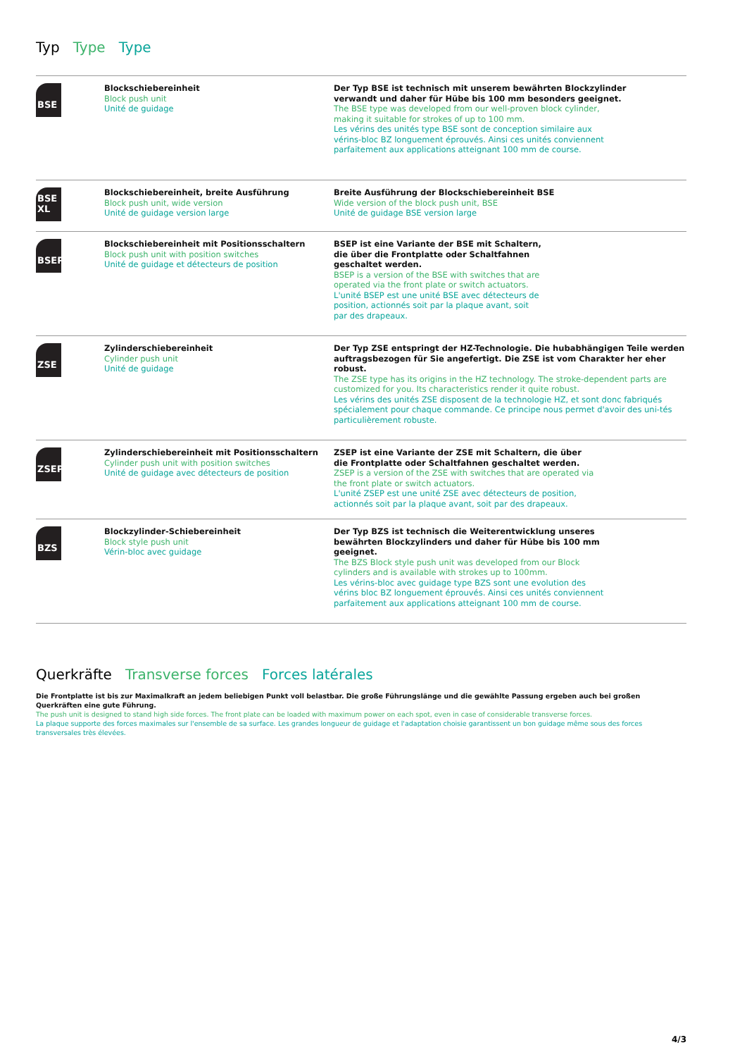Typ Type Type
| BSE | Blockschiebereinheit Block push unit Unité de guidage | Der Typ BSE ist technisch mit unserem bewährten Blockzylinder verwandt und daher für Hübe bis 100 mm besonders geeignet. The BSE type was developed from our well-proven block cylinder, making it suitable for strokes of up to 100 mm. Les vérins des unités type BSE sont de conception similaire aux vérins-bloc BZ longuement éprouvés. Ainsi ces unités conviennent parfaitement aux applications atteignant 100 mm de course. |
| BSE XL | Blockschiebereinheit, breite Ausführung Block push unit, wide version Unité de guidage version large | Breite Ausführung der Blockschiebereinheit BSE Wide version of the block push unit, BSE Unité de guidage BSE version large |
| BSEP | Blockschiebereinheit mit Positionsschaltern Block push unit with position switches Unité de guidage et détecteurs de position | BSEP ist eine Variante der BSE mit Schaltern, die über die Frontplatte oder Schaltfahnen geschaltet werden. BSEP is a version of the BSE with switches that are operated via the front plate or switch actuators. L'unité BSEP est une unité BSE avec détecteurs de position, actionnés soit par la plaque avant, soit par des drapeaux. |
| ZSE | Zylinderschiebereinheit Cylinder push unit Unité de guidage | Der Typ ZSE entspringt der HZ-Technologie. Die hubabhängigen Teile werden auftragsbezogen für Sie angefertigt. Die ZSE ist vom Charakter her eher robust. The ZSE type has its origins in the HZ technology. The stroke-dependent parts are customized for you. Its characteristics render it quite robust. Les vérins des unités ZSE disposent de la technologie HZ, et sont donc fabriqués spécialement pour chaque commande. Ce principe nous permet d'avoir des uni-tés particulièrement robuste. |
| ZSEP | Zylinderschiebereinheit mit Positionsschaltern Cylinder push unit with position switches Unité de guidage avec détecteurs de position | ZSEP ist eine Variante der ZSE mit Schaltern, die über die Frontplatte oder Schaltfahnen geschaltet werden. ZSEP is a version of the ZSE with switches that are operated via the front plate or switch actuators. L'unité ZSEP est une unité ZSE avec détecteurs de position, actionnés soit par la plaque avant, soit par des drapeaux. |
| BZS | Blockzylinder-Schiebereinheit Block style push unit Vérin-bloc avec guidage | Der Typ BZS ist technisch die Weiterentwicklung unseres bewährten Blockzylinders und daher für Hübe bis 100 mm geeignet. The BZS Block style push unit was developed from our Block cylinders and is available with strokes up to 100mm. Les vérins-bloc avec guidage type BZS sont une evolution des vérins bloc BZ longuement éprouvés. Ainsi ces unités conviennent parfaitement aux applications atteignant 100 mm de course. |
Querkräfte Transverse forces Forces latérales
Die Frontplatte ist bis zur Maximalkraft an jedem beliebigen Punkt voll belastbar. Die große Führungslänge und die gewählte Passung ergeben auch bei großen Querkräften eine gute Führung.
The push unit is designed to stand high side forces. The front plate can be loaded with maximum power on each spot, even in case of considerable transverse forces.
La plaque supporte des forces maximales sur l'ensemble de sa surface. Les grandes longueur de guidage et l'adaptation choisie garantissent un bon guidage même sous des forces transversales très élevées.
4/3